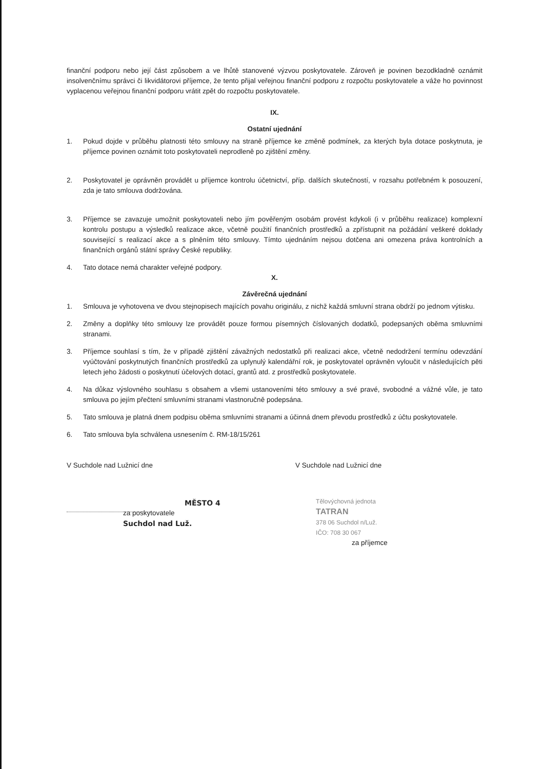finanční podporu nebo její část způsobem a ve lhůtě stanovené výzvou poskytovatele. Zároveň je povinen bezodkladně oznámit insolvenčnímu správci či likvidátorovi příjemce, že tento přijal veřejnou finanční podporu z rozpočtu poskytovatele a váže ho povinnost vyplacenou veřejnou finanční podporu vrátit zpět do rozpočtu poskytovatele.
IX.
Ostatní ujednání
1. Pokud dojde v průběhu platnosti této smlouvy na straně příjemce ke změně podmínek, za kterých byla dotace poskytnuta, je příjemce povinen oznámit toto poskytovateli neprodleně po zjištění změny.
2. Poskytovatel je oprávněn provádět u příjemce kontrolu účetnictví, příp. dalších skutečností, v rozsahu potřebném k posouzení, zda je tato smlouva dodržována.
3. Příjemce se zavazuje umožnit poskytovateli nebo jím pověřeným osobám provést kdykoli (i v průběhu realizace) komplexní kontrolu postupu a výsledků realizace akce, včetně použití finančních prostředků a zpřístupnit na požádání veškeré doklady související s realizací akce a s plněním této smlouvy. Tímto ujednáním nejsou dotčena ani omezena práva kontrolních a finančních orgánů státní správy České republiky.
4. Tato dotace nemá charakter veřejné podpory.
X.
Závěrečná ujednání
1. Smlouva je vyhotovena ve dvou stejnopisech majících povahu originálu, z nichž každá smluvní strana obdrží po jednom výtisku.
2. Změny a doplňky této smlouvy lze provádět pouze formou písemných číslovaných dodatků, podepsaných oběma smluvními stranami.
3. Příjemce souhlasí s tím, že v případě zjištění závažných nedostatků při realizaci akce, včetně nedodržení termínu odevzdání vyúčtování poskytnutých finančních prostředků za uplynulý kalendářní rok, je poskytovatel oprávněn vyloučit v následujících pěti letech jeho žádosti o poskytnutí účelových dotací, grantů atd. z prostředků poskytovatele.
4. Na důkaz výslovného souhlasu s obsahem a všemi ustanoveními této smlouvy a své pravé, svobodné a vážné vůle, je tato smlouva po jejím přečtení smluvními stranami vlastnoručně podepsána.
5. Tato smlouva je platná dnem podpisu oběma smluvními stranami a účinná dnem převodu prostředků z účtu poskytovatele.
6. Tato smlouva byla schválena usnesením č. RM-18/15/261
V Suchdole nad Lužnicí dne
MĚSTO 4
za poskytovatele Suchdol nad Luž.
V Suchdole nad Lužnicí dne
Tělovýchovná jednota
TATRAN
378 06 Suchdol n/Luž.
IČO: 708 30 067
za příjemce